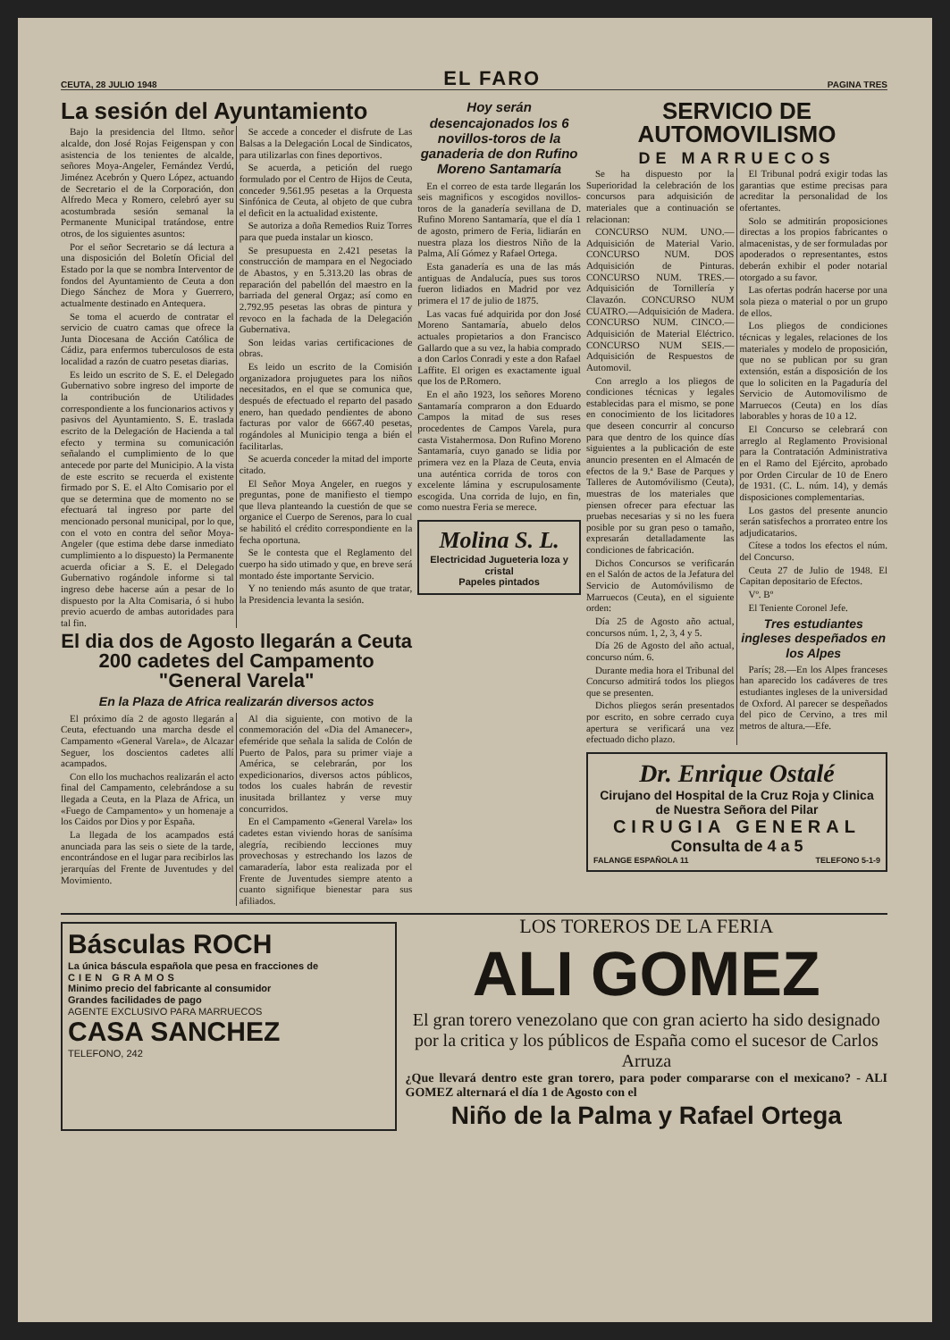CEUTA, 28 JULIO 1948 EL FARO PAGINA TRES
La sesión del Ayuntamiento
Bajo la presidencia del Iltmo. señor alcalde, don José Rojas Feigenspan y con asistencia de los tenientes de alcalde, señores Moya-Angeler, Fernández Verdú, Jiménez Acebrón y Quero López, actuando de Secretario el de la Corporación, don Alfredo Meca y Romero, celebró ayer su acostumbrada sesión semanal la Permanente Municipal tratándose, entre otros, de los siguientes asuntos:
Por el señor Secretario se dá lectura a una disposición del Boletín Oficial del Estado por la que se nombra Interventor de fondos del Ayuntamiento de Ceuta a don Diego Sánchez de Mora y Guerrero, actualmente destinado en Antequera.
Se toma el acuerdo de contratar el servicio de cuatro camas que ofrece la Junta Diocesana de Acción Católica de Cádiz, para enfermos tuberculosos de esta localidad a razón de cuatro pesetas diarias.
Es leido un escrito de S. E. el Delegado Gubernativo sobre ingreso del importe de la contribución de Utilidades correspondiente a los funcionarios activos y pasivos del Ayuntamiento. S. E. traslada escrito de la Delegación de Hacienda a tal efecto y termina su comunicación señalando el cumplimiento de lo que antecede por parte del Municipio. A la vista de este escrito se recuerda el existente firmado por S. E. el Alto Comisario por el que se determina que de momento no se efectuará tal ingreso por parte del mencionado personal municipal, por lo que, con el voto en contra del señor Moya-Angeler (que estima debe darse inmediato cumplimiento a lo dispuesto) la Permanente acuerda oficiar a S. E. el Delegado Gubernativo rogándole informe si tal ingreso debe hacerse aún a pesar de lo dispuesto por la Alta Comisaria, ó si hubo previo acuerdo de ambas autoridades para tal fin.
Se accede a conceder el disfrute de Las Balsas a la Delegación Local de Sindicatos, para utilizarlas con fines deportivos.
Se acuerda, a petición del ruego formulado por el Centro de Hijos de Ceuta, conceder 9.561.95 pesetas a la Orquesta Sinfónica de Ceuta, al objeto de que cubra el deficit en la actualidad existente.
Se autoriza a doña Remedios Ruiz Torres para que pueda instalar un kiosco.
Se presupuesta en 2.421 pesetas la construcción de mampara en el Negociado de Abastos, y en 5.313.20 las obras de reparación del pabellón del maestro en la barriada del general Orgaz; así como en 2.792.95 pesetas las obras de pintura y revoco en la fachada de la Delegación Gubernativa.
Son leidas varias certificaciones de obras.
Es leido un escrito de la Comisión organizadora projuguetes para los niños necesitados, en el que se comunica que, después de efectuado el reparto del pasado enero, han quedado pendientes de abono facturas por valor de 6667.40 pesetas, rogándoles al Municipio tenga a bién el facilitarlas.
Se acuerda conceder la mitad del importe citado.
El Señor Moya Angeler, en ruegos y preguntas, pone de manifiesto el tiempo que lleva planteando la cuestión de que se organice el Cuerpo de Serenos, para lo cual se habilitó el crédito correspondiente en la fecha oportuna.
Se le contesta que el Reglamento del cuerpo ha sido utimado y que, en breve será montado éste importante Servicio.
Y no teniendo más asunto de que tratar, la Presidencia levanta la sesión.
El dia dos de Agosto llegarán a Ceuta 200 cadetes del Campamento "General Varela"
En la Plaza de Africa realizarán diversos actos
El próximo día 2 de agosto llegarán a Ceuta, efectuando una marcha desde el Campamento «General Varela», de Alcazar Seguer, los doscientos cadetes allí acampados.
Con ello los muchachos realizarán el acto final del Campamento, celebrándose a su llegada a Ceuta, en la Plaza de Africa, un «Fuego de Campamento» y un homenaje a los Caidos por Dios y por España.
La llegada de los acampados está anunciada para las seis o siete de la tarde, encontrándose en el lugar para recibirlos las jerarquías del Frente de Juventudes y del Movimiento.
Al dia siguiente, con motivo de la conmemoración del «Dia del Amanecer», efeméride que señala la salida de Colón de Puerto de Palos, para su primer viaje a América, se celebrarán, por los expedicionarios, diversos actos públicos, todos los cuales habrán de revestir inusitada brillantez y verse muy concurridos.
En el Campamento «General Varela» los cadetes estan viviendo horas de sanísima alegría, recibiendo lecciones muy provechosas y estrechando los lazos de camaradería, labor esta realizada por el Frente de Juventudes siempre atento a cuanto signifique bienestar para sus afiliados.
Hoy serán desencajonados los 6 novillos-toros de la ganaderia de don Rufino Moreno Santamaría
En el correo de esta tarde llegarán los seis magnificos y escogidos novillos-toros de la ganadería sevillana de D. Rufino Moreno Santamaría, que el día 1 de agosto, primero de Feria, lidiarán en nuestra plaza los diestros Niño de la Palma, Alí Gómez y Rafael Ortega.
Esta ganadería es una de las más antiguas de Andalucía, pues sus toros fueron lidiados en Madrid por vez primera el 17 de julio de 1875.
Las vacas fué adquirida por don José Moreno Santamaría, abuelo delos actuales propietarios a don Francisco Gallardo que a su vez, la habia comprado a don Carlos Conradi y este a don Rafael Laffite. El origen es exactamente igual que los de P.Romero.
En el año 1923, los señores Moreno Santamaría compraron a don Eduardo Campos la mitad de sus reses procedentes de Campos Varela, pura casta Vistahermosa. Don Rufino Moreno Santamaría, cuyo ganado se lidia por primera vez en la Plaza de Ceuta, envia una auténtica corrida de toros con excelente lámina y escrupulosamente escogida. Una corrida de lujo, en fin, como nuestra Feria se merece.
Molina S. L.
Electricidad Jugueteria loza y cristal
Papeles pintados
SERVICIO DE AUTOMOVILISMO
DE MARRUECOS
Se ha dispuesto por la Superioridad la celebración de los concursos para adquisición de materiales que a continuación se relacionan:
CONCURSO NUM. UNO.—Adquisición de Material Vario. CONCURSO NUM. DOS Adquisición de Pinturas. CONCURSO NUM. TRES.—Adquisición de Tornillería y Clavazón. CONCURSO NUM CUATRO.—Adquisición de Madera. CONCURSO NUM. CINCO.—Adquisición de Material Eléctrico. CONCURSO NUM SEIS.—Adquisición de Respuestos de Automovil.
Con arreglo a los pliegos de condiciones técnicas y legales establecidas para el mismo, se pone en conocimiento de los licitadores que deseen concurrir al concurso para que dentro de los quince días siguientes a la publicación de este anuncio presenten en el Almacén de efectos de la 9.ª Base de Parques y Talleres de Automóvilismo (Ceuta), muestras de los materiales que piensen ofrecer para efectuar las pruebas necesarias y si no les fuera posible por su gran peso o tamaño, expresarán detalladamente las condiciones de fabricación.
Dichos Concursos se verificarán en el Salón de actos de la Jefatura del Servicio de Automóvilismo de Marruecos (Ceuta), en el siguiente orden:
Día 25 de Agosto año actual, concursos núm. 1, 2, 3, 4 y 5.
Día 26 de Agosto del año actual, concurso núm. 6.
Durante media hora el Tribunal del Concurso admitirá todos los pliegos que se presenten.
Dichos pliegos serán presentados por escrito, en sobre cerrado cuya apertura se verificará una vez efectuado dicho plazo.
El Tribunal podrá exigir todas las garantias que estime precisas para acreditar la personalidad de los ofertantes.
Solo se admitirán proposiciones directas a los propios fabricantes o almacenistas, y de ser formuladas por apoderados o representantes, estos deberán exhibir el poder notarial otorgado a su favor.
Las ofertas podrán hacerse por una sola pieza o material o por un grupo de ellos.
Los pliegos de condiciones técnicas y legales, relaciones de los materiales y modelo de proposición, que no se publican por su gran extensión, están a disposición de los que lo soliciten en la Pagaduría del Servicio de Automovilismo de Marruecos (Ceuta) en los días laborables y horas de 10 a 12.
El Concurso se celebrará con arreglo al Reglamento Provisional para la Contratación Administrativa en el Ramo del Ejército, aprobado por Orden Circular de 10 de Enero de 1931. (C. L. núm. 14), y demás disposiciones complementarias.
Los gastos del presente anuncio serán satisfechos a prorrateo entre los adjudicatarios.
Cítese a todos los efectos el núm. del Concurso.
Ceuta 27 de Julio de 1948. El Capitan depositario de Efectos.
Vº. Bº
El Teniente Coronel Jefe.
Tres estudiantes ingleses despeñados en los Alpes
París; 28.—En los Alpes franceses han aparecido los cadáveres de tres estudiantes ingleses de la universidad de Oxford. Al parecer se despeñados del pico de Cervino, a tres mil metros de altura.—Efe.
Dr. Enrique Ostalé
Cirujano del Hospital de la Cruz Roja y Clinica de Nuestra Señora del Pilar
CIRUGIA GENERAL
Consulta de 4 a 5
FALANGE ESPAÑOLA 11 TELEFONO 5-1-9
Básculas ROCH
La única báscula española que pesa en fracciones de
CIEN GRAMOS
Minimo precio del fabricante al consumidor
Grandes facilidades de pago
AGENTE EXCLUSIVO PARA MARRUECOS
CASA SANCHEZ
TELEFONO, 242
LOS TOREROS DE LA FERIA
ALI GOMEZ
El gran torero venezolano que con gran acierto ha sido designado por la critica y los públicos de España como el sucesor de Carlos Arruza
¿Que llevará dentro este gran torero, para poder compararse con el mexicano? - ALI GOMEZ alternará el día 1 de Agosto con el
Niño de la Palma y Rafael Ortega